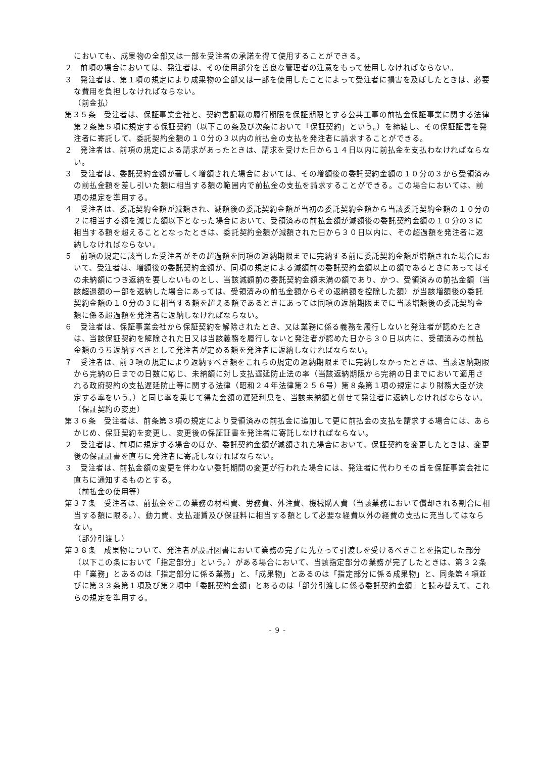においても、成果物の全部又は一部を受注者の承諾を得て使用することができる。
２　前項の場合においては、発注者は、その使用部分を善良な管理者の注意をもって使用しなければならない。
３　発注者は、第１項の規定により成果物の全部又は一部を使用したことによって受注者に損害を及ぼしたときは、必要な費用を負担しなければならない。
（前金払）
第３５条　受注者は、保証事業会社と、契約書記載の履行期限を保証期限とする公共工事の前払金保証事業に関する法律第２条第５項に規定する保証契約（以下この条及び次条において「保証契約」という。）を締結し、その保証証書を発注者に寄託して、委託契約金額の１０分の３以内の前払金の支払を発注者に請求することができる。
２　発注者は、前項の規定による請求があったときは、請求を受けた日から１４日以内に前払金を支払わなければならない。
３　受注者は、委託契約金額が著しく増額された場合においては、その増額後の委託契約金額の１０分の３から受領済みの前払金額を差し引いた額に相当する額の範囲内で前払金の支払を請求することができる。この場合においては、前項の規定を準用する。
４　受注者は、委託契約金額が減額され、減額後の委託契約金額が当初の委託契約金額から当該委託契約金額の１０分の２に相当する額を減じた額以下となった場合において、受領済みの前払金額が減額後の委託契約金額の１０分の３に相当する額を超えることとなったときは、委託契約金額が減額された日から３０日以内に、その超過額を発注者に返納しなければならない。
５　前項の規定に該当した受注者がその超過額を同項の返納期限までに完納する前に委託契約金額が増額された場合において、受注者は、増額後の委託契約金額が、同項の規定による減額前の委託契約金額以上の額であるときにあってはその未納額につき返納を要しないものとし、当該減額前の委託契約金額未満の額であり、かつ、受領済みの前払金額（当該超過額の一部を返納した場合にあっては、受領済みの前払金額からその返納額を控除した額）が当該増額後の委託契約金額の１０分の３に相当する額を超える額であるときにあっては同項の返納期限までに当該増額後の委託契約金額に係る超過額を発注者に返納しなければならない。
６　受注者は、保証事業会社から保証契約を解除されたとき、又は業務に係る義務を履行しないと発注者が認めたときは、当該保証契約を解除された日又は当該義務を履行しないと発注者が認めた日から３０日以内に、受領済みの前払金額のうち返納すべきとして発注者が定める額を発注者に返納しなければならない。
７　受注者は、前３項の規定により返納すべき額をこれらの規定の返納期限までに完納しなかったときは、当該返納期限から完納の日までの日数に応じ、未納額に対し支払遅延防止法の率（当該返納期限から完納の日までにおいて適用される政府契約の支払遅延防止等に関する法律（昭和２４年法律第２５６号）第８条第１項の規定により財務大臣が決定する率をいう。）と同じ率を乗じて得た金額の遅延利息を、当該未納額と併せて発注者に返納しなければならない。
（保証契約の変更）
第３６条　受注者は、前条第３項の規定により受領済みの前払金に追加して更に前払金の支払を請求する場合には、あらかじめ、保証契約を変更し、変更後の保証証書を発注者に寄託しなければならない。
２　受注者は、前項に規定する場合のほか、委託契約金額が減額された場合において、保証契約を変更したときは、変更後の保証証書を直ちに発注者に寄託しなければならない。
３　受注者は、前払金額の変更を伴わない委託期間の変更が行われた場合には、発注者に代わりその旨を保証事業会社に直ちに通知するものとする。
（前払金の使用等）
第３７条　受注者は、前払金をこの業務の材料費、労務費、外注費、機械購入費（当該業務において償却される割合に相当する額に限る。）、動力費、支払運賃及び保証料に相当する額として必要な経費以外の経費の支払に充当してはならない。
（部分引渡し）
第３８条　成果物について、発注者が設計図書において業務の完了に先立って引渡しを受けるべきことを指定した部分（以下この条において「指定部分」という。）がある場合において、当該指定部分の業務が完了したときは、第３２条中「業務」とあるのは「指定部分に係る業務」と、「成果物」とあるのは「指定部分に係る成果物」と、同条第４項並びに第３３条第１項及び第２項中「委託契約金額」とあるのは「部分引渡しに係る委託契約金額」と読み替えて、これらの規定を準用する。
- 9 -